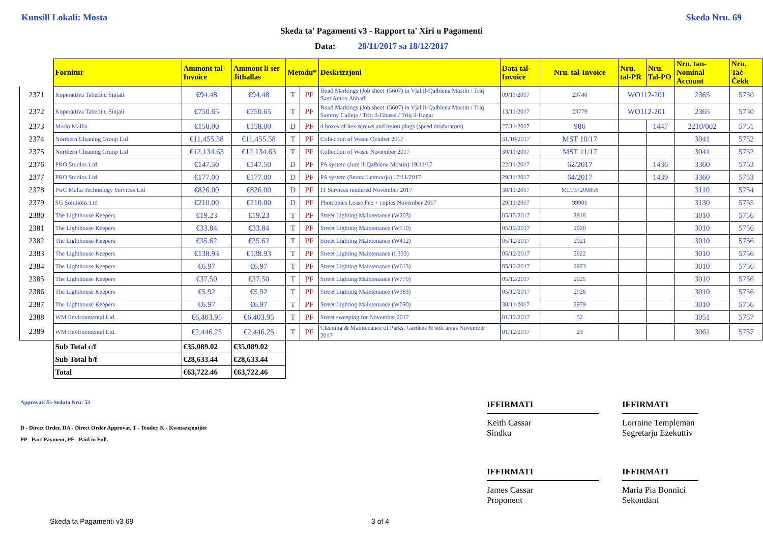Kunsill Lokali: Mosta Skeda Nru. 69
Skeda ta' Pagamenti v3 - Rapport ta' Xiri u Pagamenti
Data: 28/11/2017 sa 18/12/2017
| | Fornitur | Ammont tal-Invoice | Ammont li ser Jithallas | Metodu* | | Deskrizzjoni | Data tal-Invoice | Nru. tal-Invoice | Nru. tal-PR | Nru. Tal-PO | Nru. tan-Nominal Account | Nru. Taċ-Ċekk |
| 2371 | Koperattiva Tabelli u Sinjali | €94.48 | €94.48 | T | PF | Road Markings (Job sheet 15607) in Vjal il-Qalbiena Mostin / Triq Sant'Anton Abbati | 09/11/2017 | 23740 | WO112-201 | | 2365 | 5750 |
| 2372 | Koperattiva Tabelli u Sinjali | €750.65 | €750.65 | T | PF | Road Markings (Job sheet 15607) in Vjal il-Qalbiena Mostin / Triq Sammy Calleja / Triq il-Ghasel / Triq il-Hagar | 13/11/2017 | 23779 | WO112-201 | | 2365 | 5750 |
| 2373 | Mario Mallia | €158.00 | €158.00 | D | PF | 4 boxes of hex screws and nylon plugs (speed modarators) | 27/11/2017 | 986 | | 1447 | 2210/002 | 5751 |
| 2374 | Northern Cleaning Group Ltd | €11,455.58 | €11,455.58 | T | PF | Collection of Waste October 2017 | 31/10/2017 | MST 10/17 | | | 3041 | 5752 |
| 2375 | Northern Cleaning Group Ltd | €12,134.63 | €12,134.63 | T | PF | Collection of Waste November 2017 | 30/11/2017 | MST 11/17 | | | 3041 | 5752 |
| 2376 | PRO Studios Ltd | €147.50 | €147.50 | D | PF | PA system (Jum il-Qalbiena Mostin) 19/11/17 | 22/11/2017 | 62/2017 | | 1436 | 3360 | 5753 |
| 2377 | PRO Studios Ltd | €177.00 | €177.00 | D | PF | PA system (Serata Letterarja) 17/11/2017 | 29/11/2017 | 64/2017 | | 1439 | 3360 | 5753 |
| 2378 | PwC Malta Technology Services Ltd | €826.00 | €826.00 | D | PF | IT Services rendered November 2017 | 30/11/2017 | MLT37200856 | | | 3110 | 5754 |
| 2379 | SG Solutions Ltd | €210.00 | €210.00 | D | PF | Photcopies Lease Fee + copies November 2017 | 29/11/2017 | 99901 | | | 3130 | 5755 |
| 2380 | The Lighthouse Keepers | €19.23 | €19.23 | T | PF | Street Lighting Maintenance (W203) | 05/12/2017 | 2918 | | | 3010 | 5756 |
| 2381 | The Lighthouse Keepers | €33.84 | €33.84 | T | PF | Street Lighting Maintenance (W510) | 05/12/2017 | 2920 | | | 3010 | 5756 |
| 2382 | The Lighthouse Keepers | €35.62 | €35.62 | T | PF | Street Lighting Maintenance (W412) | 05/12/2017 | 2921 | | | 3010 | 5756 |
| 2383 | The Lighthouse Keepers | €138.93 | €138.93 | T | PF | Street Lighting Maintenance (L333) | 05/12/2017 | 2922 | | | 3010 | 5756 |
| 2384 | The Lighthouse Keepers | €6.97 | €6.97 | T | PF | Street Lighting Maintenance (W613) | 05/12/2017 | 2923 | | | 3010 | 5756 |
| 2385 | The Lighthouse Keepers | €37.50 | €37.50 | T | PF | Street Lighting Maintenance (W779) | 05/12/2017 | 2925 | | | 3010 | 5756 |
| 2386 | The Lighthouse Keepers | €5.92 | €5.92 | T | PF | Street Lighting Maintenance (W383) | 05/12/2017 | 2926 | | | 3010 | 5756 |
| 2387 | The Lighthouse Keepers | €6.97 | €6.97 | T | PF | Street Lighting Maintenance (W090) | 30/11/2017 | 2979 | | | 3010 | 5756 |
| 2388 | WM Environmental Ltd. | €6,403.95 | €6,403.95 | T | PF | Street sweeping for November 2017 | 01/12/2017 | 52 | | | 3051 | 5757 |
| 2389 | WM Environmental Ltd. | €2,446.25 | €2,446.25 | T | PF | Cleaning & Maintenance of Parks, Gardens & soft areas November 2017 | 01/12/2017 | 23 | | | 3061 | 5757 |
| | Sub Total c/f | €35,089.02 | €35,089.02 | | | | | | | | | |
| | Sub Total b/f | €28,633.44 | €28,633.44 | | | | | | | | | |
| | Total | €63,722.46 | €63,722.46 | | | | | | | | | |
Approvati fis-Seduta Nru: 53
D - Direct Order, DA - Direct Order Approvat, T - Tender, K - Kwotazzjonijiet
PP - Part Payment, PF - Paid in Full.
IFFIRMATI
Keith Cassar
Sindku
IFFIRMATI
Lorraine Templeman
Segretarju Eżekuttiv
IFFIRMATI
James Cassar
Proponent
IFFIRMATI
Maria Pia Bonnici
Sekondant
Skeda ta Pagamenti v3 69 3 of 4